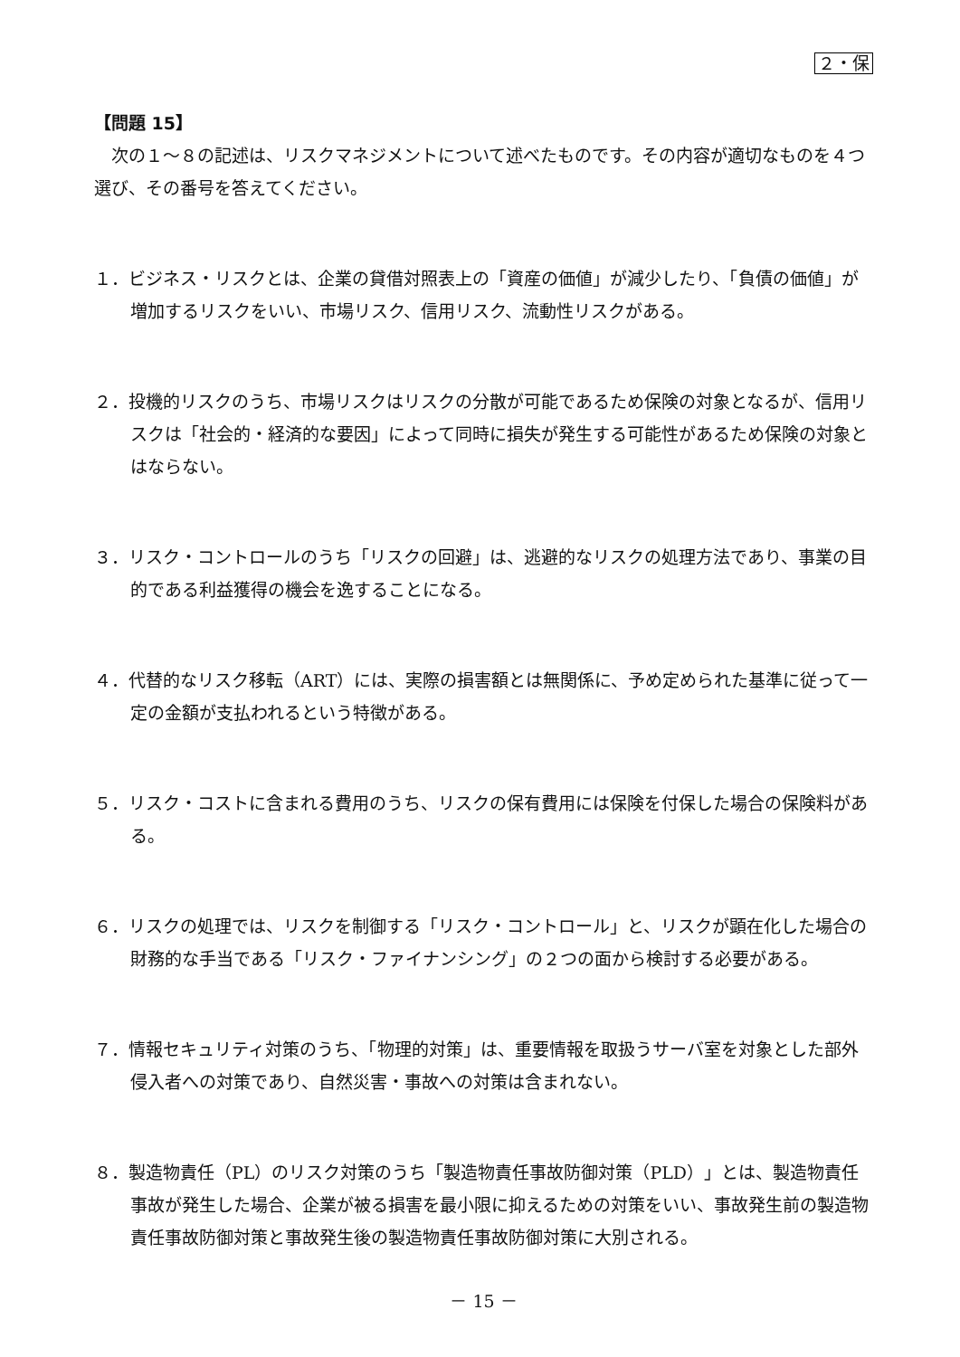２・保
【問題 15】
次の１～８の記述は、リスクマネジメントについて述べたものです。その内容が適切なものを４つ選び、その番号を答えてください。
１．ビジネス・リスクとは、企業の貸借対照表上の「資産の価値」が減少したり、「負債の価値」が増加するリスクをいい、市場リスク、信用リスク、流動性リスクがある。
２．投機的リスクのうち、市場リスクはリスクの分散が可能であるため保険の対象となるが、信用リスクは「社会的・経済的な要因」によって同時に損失が発生する可能性があるため保険の対象とはならない。
３．リスク・コントロールのうち「リスクの回避」は、逃避的なリスクの処理方法であり、事業の目的である利益獲得の機会を逸することになる。
４．代替的なリスク移転（ART）には、実際の損害額とは無関係に、予め定められた基準に従って一定の金額が支払われるという特徴がある。
５．リスク・コストに含まれる費用のうち、リスクの保有費用には保険を付保した場合の保険料がある。
６．リスクの処理では、リスクを制御する「リスク・コントロール」と、リスクが顕在化した場合の財務的な手当である「リスク・ファイナンシング」の２つの面から検討する必要がある。
７．情報セキュリティ対策のうち、「物理的対策」は、重要情報を取扱うサーバ室を対象とした部外侵入者への対策であり、自然災害・事故への対策は含まれない。
８．製造物責任（PL）のリスク対策のうち「製造物責任事故防御対策（PLD）」とは、製造物責任事故が発生した場合、企業が被る損害を最小限に抑えるための対策をいい、事故発生前の製造物責任事故防御対策と事故発生後の製造物責任事故防御対策に大別される。
－ 15 －